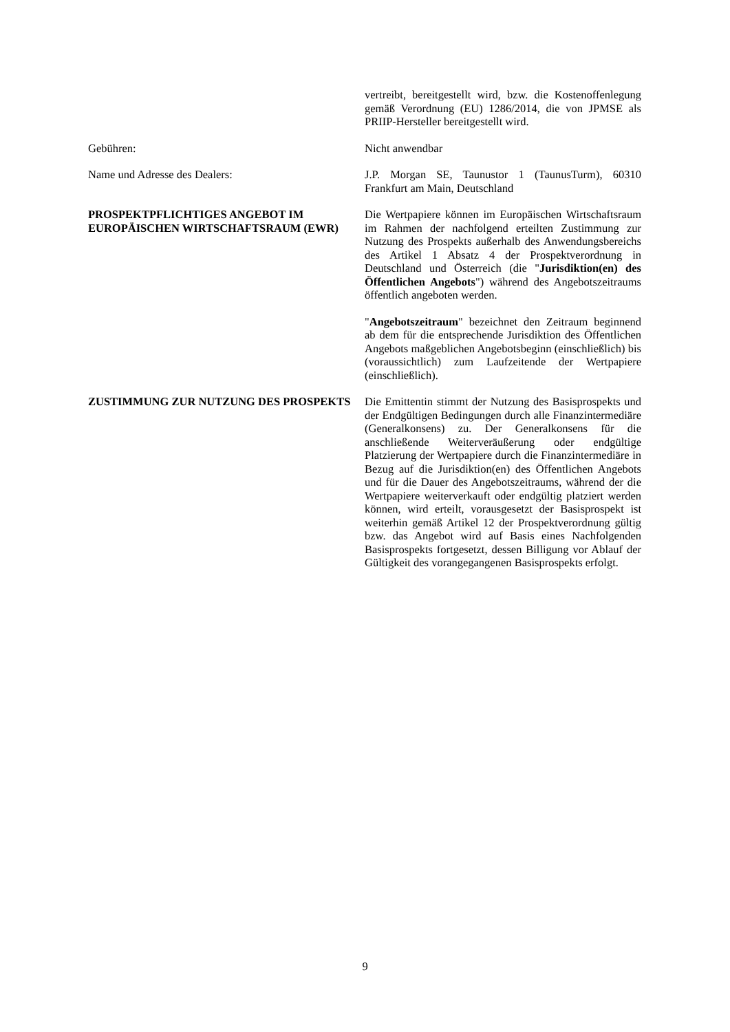vertreibt, bereitgestellt wird, bzw. die Kostenoffenlegung gemäß Verordnung (EU) 1286/2014, die von JPMSE als PRIIP-Hersteller bereitgestellt wird.
Gebühren: Nicht anwendbar
Name und Adresse des Dealers: J.P. Morgan SE, Taunustor 1 (TaunusTurm), 60310 Frankfurt am Main, Deutschland
PROSPEKTPFLICHTIGES ANGEBOT IM EUROPÄISCHEN WIRTSCHAFTSRAUM (EWR)
Die Wertpapiere können im Europäischen Wirtschaftsraum im Rahmen der nachfolgend erteilten Zustimmung zur Nutzung des Prospekts außerhalb des Anwendungsbereichs des Artikel 1 Absatz 4 der Prospektverordnung in Deutschland und Österreich (die "Jurisdiktion(en) des Öffentlichen Angebots") während des Angebotszeitraums öffentlich angeboten werden.
"Angebotszeitraum" bezeichnet den Zeitraum beginnend ab dem für die entsprechende Jurisdiktion des Öffentlichen Angebots maßgeblichen Angebotsbeginn (einschließlich) bis (voraussichtlich) zum Laufzeitende der Wertpapiere (einschließlich).
ZUSTIMMUNG ZUR NUTZUNG DES PROSPEKTS Die Emittentin stimmt der Nutzung des Basisprospekts und der Endgültigen Bedingungen durch alle Finanzintermediäre (Generalkonsens) zu. Der Generalkonsens für die anschließende Weiterveräußerung oder endgültige Platzierung der Wertpapiere durch die Finanzintermediäre in Bezug auf die Jurisdiktion(en) des Öffentlichen Angebots und für die Dauer des Angebotszeitraums, während der die Wertpapiere weiterverkauft oder endgültig platziert werden können, wird erteilt, vorausgesetzt der Basisprospekt ist weiterhin gemäß Artikel 12 der Prospektverordnung gültig bzw. das Angebot wird auf Basis eines Nachfolgenden Basisprospekts fortgesetzt, dessen Billigung vor Ablauf der Gültigkeit des vorangegangenen Basisprospekts erfolgt.
9